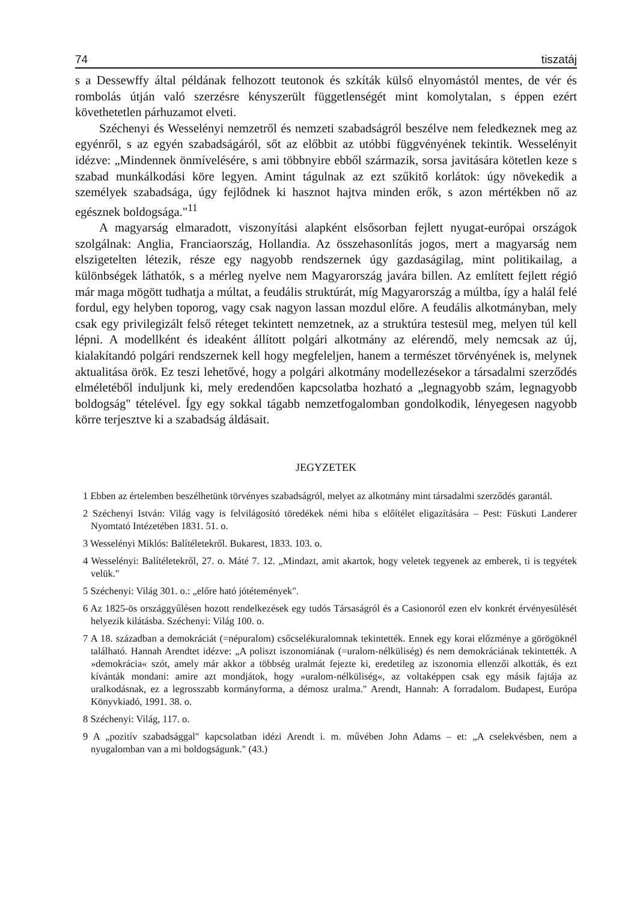74 tiszatáj
s a Dessewffy által példának felhozott teutonok és szkíták külső elnyomástól mentes, de vér és rombolás útján való szerzésre kényszerült függetlenségét mint komolytalan, s éppen ezért követhetetlen párhuzamot elveti.
Széchenyi és Wesselényi nemzetről és nemzeti szabadságról beszélve nem feledkeznek meg az egyénről, s az egyén szabadságáról, sőt az előbbit az utóbbi függvényének tekintik. Wesselényit idézve: „Mindennek önmívelésére, s ami többnyire ebből származik, sorsa javitására kötetlen keze s szabad munkálkodási köre legyen. Amint tágulnak az ezt szűkitő korlátok: úgy növekedik a személyek szabadsága, úgy fejlődnek ki hasznot hajtva minden erők, s azon mértékben nő az egésznek boldogsága."<sup>11</sup>
A magyarság elmaradott, viszonyítási alapként elsősorban fejlett nyugat-európai országok szolgálnak: Anglia, Franciaország, Hollandia. Az összehasonlítás jogos, mert a magyarság nem elszigetelten létezik, része egy nagyobb rendszernek úgy gazdaságilag, mint politikailag, a különbségek láthatók, s a mérleg nyelve nem Magyarország javára billen. Az említett fejlett régió már maga mögött tudhatja a múltat, a feudális struktúrát, míg Magyarország a múltba, így a halál felé fordul, egy helyben toporog, vagy csak nagyon lassan mozdul előre. A feudális alkotmányban, mely csak egy privilegizált felső réteget tekintett nemzetnek, az a struktúra testesül meg, melyen túl kell lépni. A modellként és ideaként állított polgári alkotmány az elérendő, mely nemcsak az új, kialakítandó polgári rendszernek kell hogy megfeleljen, hanem a természet törvényének is, melynek aktualitása örök. Ez teszi lehetővé, hogy a polgári alkotmány modellezésekor a társadalmi szerződés elméletéből induljunk ki, mely eredendően kapcsolatba hozható a „legnagyobb szám, legnagyobb boldogság" tételével. Így egy sokkal tágabb nemzetfogalomban gondolkodik, lényegesen nagyobb körre terjesztve ki a szabadság áldásait.
JEGYZETEK
1 Ebben az értelemben beszélhetünk törvényes szabadságról, melyet az alkotmány mint társadalmi szerződés garantál.
2 Széchenyi István: Világ vagy is felvilágosító töredékek némi hiba s előítélet eligazítására – Pest: Füskuti Landerer Nyomtató Intézetében 1831. 51. o.
3 Wesselényi Miklós: Balítéletekről. Bukarest, 1833. 103. o.
4 Wesselényi: Balítéletekről, 27. o. Máté 7. 12. „Mindazt, amit akartok, hogy veletek tegyenek az emberek, ti is tegyétek velük."
5 Széchenyi: Világ 301. o.: „előre ható jótétemények".
6 Az 1825-ös országgyűlésen hozott rendelkezések egy tudós Társaságról és a Casionoról ezen elv konkrét érvényesülését helyezik kilátásba. Széchenyi: Világ 100. o.
7 A 18. században a demokráciát (=népuralom) csőcselékuralomnak tekintették. Ennek egy korai előzménye a görögöknél található. Hannah Arendtet idézve: „A poliszt iszonomiának (=uralom-nélküliség) és nem demokráciának tekintették. A »demokrácia« szót, amely már akkor a többség uralmát fejezte ki, eredetileg az iszonomia ellenzői alkották, és ezt kívánták mondani: amire azt mondjátok, hogy »uralom-nélküliség«, az voltaképpen csak egy másik fajtája az uralkodásnak, ez a legrosszabb kormányforma, a démosz uralma." Arendt, Hannah: A forradalom. Budapest, Európa Könyvkiadó, 1991. 38. o.
8 Széchenyi: Világ, 117. o.
9 A „pozitív szabadsággal" kapcsolatban idézi Arendt i. m. művében John Adams – et: „A cselekvésben, nem a nyugalomban van a mi boldogságunk." (43.)